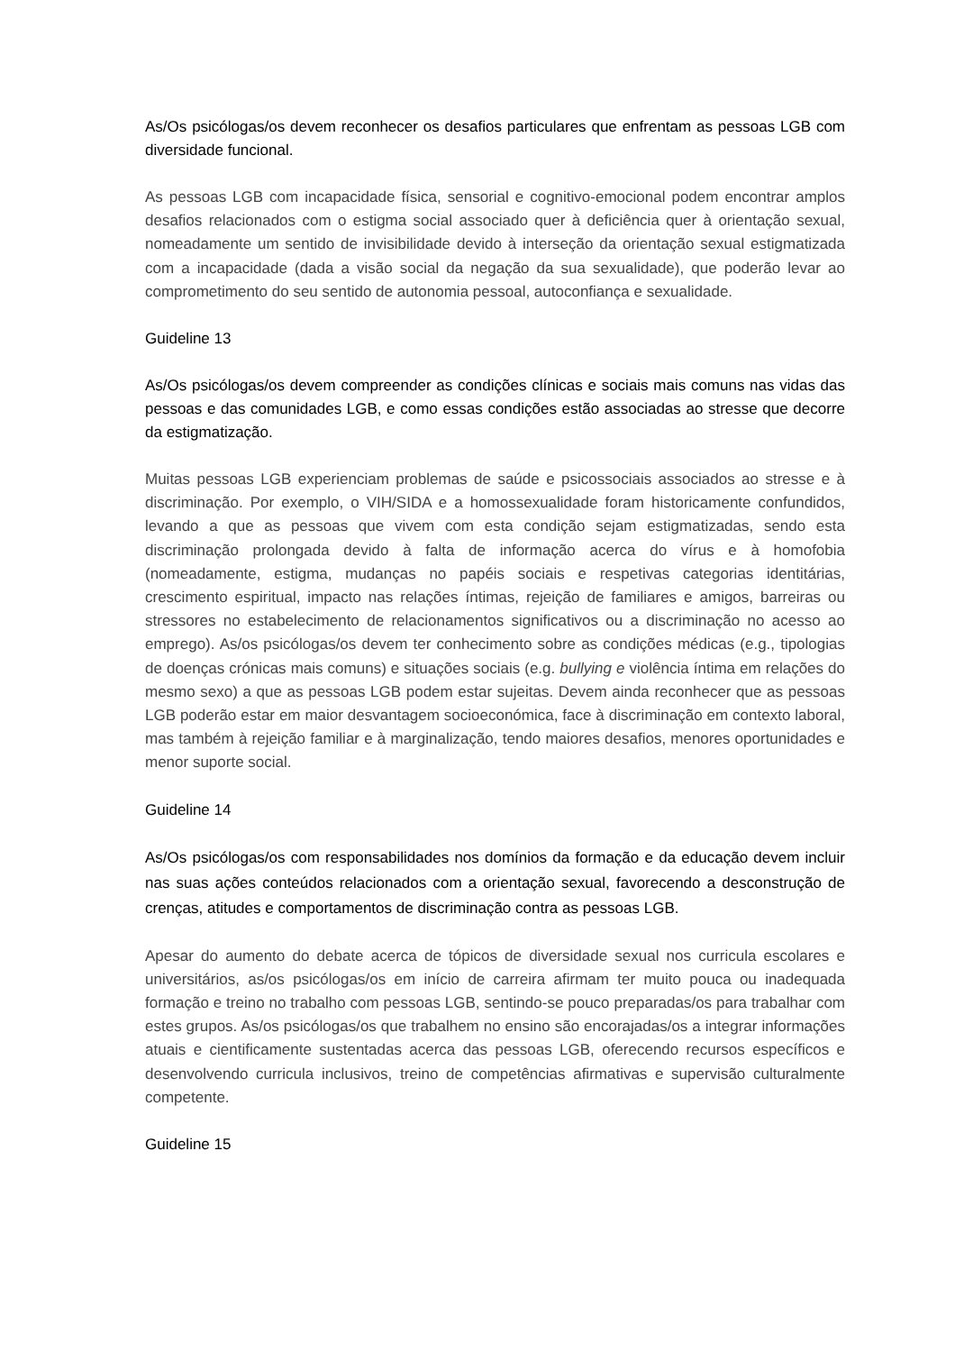As/Os psicólogas/os devem reconhecer os desafios particulares que enfrentam as pessoas LGB com diversidade funcional.
As pessoas LGB com incapacidade física, sensorial e cognitivo-emocional podem encontrar amplos desafios relacionados com o estigma social associado quer à deficiência quer à orientação sexual, nomeadamente um sentido de invisibilidade devido à interseção da orientação sexual estigmatizada com a incapacidade (dada a visão social da negação da sua sexualidade), que poderão levar ao comprometimento do seu sentido de autonomia pessoal, autoconfiança e sexualidade.
Guideline 13
As/Os psicólogas/os devem compreender as condições clínicas e sociais mais comuns nas vidas das pessoas e das comunidades LGB, e como essas condições estão associadas ao stresse que decorre da estigmatização.
Muitas pessoas LGB experienciam problemas de saúde e psicossociais associados ao stresse e à discriminação. Por exemplo, o VIH/SIDA e a homossexualidade foram historicamente confundidos, levando a que as pessoas que vivem com esta condição sejam estigmatizadas, sendo esta discriminação prolongada devido à falta de informação acerca do vírus e à homofobia (nomeadamente, estigma, mudanças no papéis sociais e respetivas categorias identitárias, crescimento espiritual, impacto nas relações íntimas, rejeição de familiares e amigos, barreiras ou stressores no estabelecimento de relacionamentos significativos ou a discriminação no acesso ao emprego). As/os psicólogas/os devem ter conhecimento sobre as condições médicas (e.g., tipologias de doenças crónicas mais comuns) e situações sociais (e.g. bullying e violência íntima em relações do mesmo sexo) a que as pessoas LGB podem estar sujeitas. Devem ainda reconhecer que as pessoas LGB poderão estar em maior desvantagem socioeconómica, face à discriminação em contexto laboral, mas também à rejeição familiar e à marginalização, tendo maiores desafios, menores oportunidades e menor suporte social.
Guideline 14
As/Os psicólogas/os com responsabilidades nos domínios da formação e da educação devem incluir nas suas ações conteúdos relacionados com a orientação sexual, favorecendo a desconstrução de crenças, atitudes e comportamentos de discriminação contra as pessoas LGB.
Apesar do aumento do debate acerca de tópicos de diversidade sexual nos curricula escolares e universitários, as/os psicólogas/os em início de carreira afirmam ter muito pouca ou inadequada formação e treino no trabalho com pessoas LGB, sentindo-se pouco preparadas/os para trabalhar com estes grupos. As/os psicólogas/os que trabalhem no ensino são encorajadas/os a integrar informações atuais e cientificamente sustentadas acerca das pessoas LGB, oferecendo recursos específicos e desenvolvendo curricula inclusivos, treino de competências afirmativas e supervisão culturalmente competente.
Guideline 15